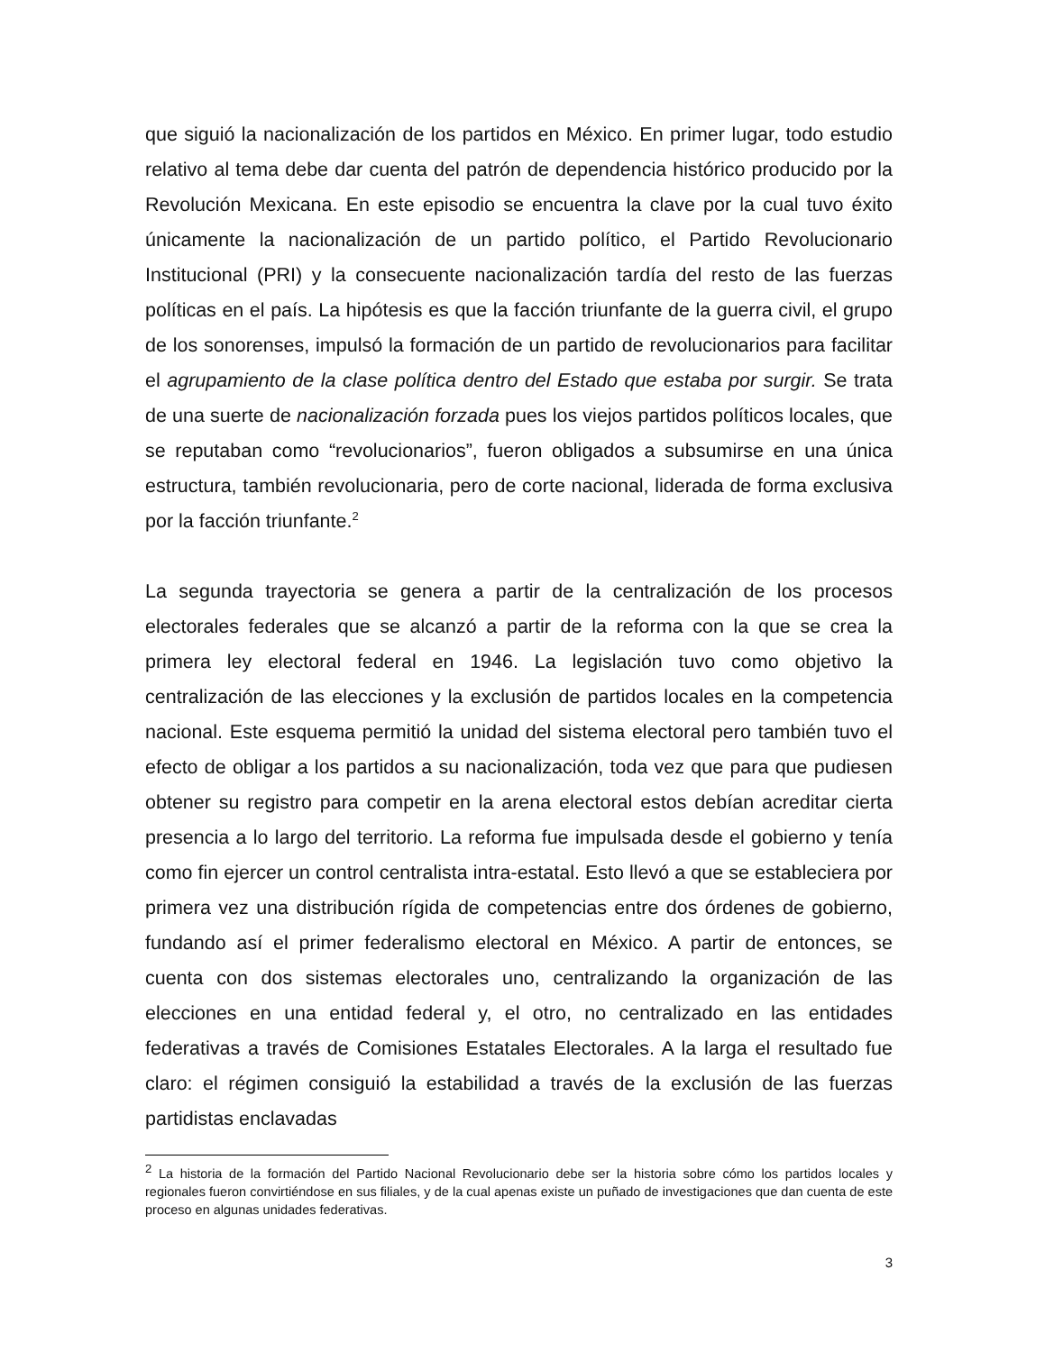que siguió la nacionalización de los partidos en México. En primer lugar, todo estudio relativo al tema debe dar cuenta del patrón de dependencia histórico producido por la Revolución Mexicana. En este episodio se encuentra la clave por la cual tuvo éxito únicamente la nacionalización de un partido político, el Partido Revolucionario Institucional (PRI) y la consecuente nacionalización tardía del resto de las fuerzas políticas en el país. La hipótesis es que la facción triunfante de la guerra civil, el grupo de los sonorenses, impulsó la formación de un partido de revolucionarios para facilitar el agrupamiento de la clase política dentro del Estado que estaba por surgir. Se trata de una suerte de nacionalización forzada pues los viejos partidos políticos locales, que se reputaban como “revolucionarios”, fueron obligados a subsumirse en una única estructura, también revolucionaria, pero de corte nacional, liderada de forma exclusiva por la facción triunfante.<sup>2</sup>
La segunda trayectoria se genera a partir de la centralización de los procesos electorales federales que se alcanzó a partir de la reforma con la que se crea la primera ley electoral federal en 1946. La legislación tuvo como objetivo la centralización de las elecciones y la exclusión de partidos locales en la competencia nacional. Este esquema permitió la unidad del sistema electoral pero también tuvo el efecto de obligar a los partidos a su nacionalización, toda vez que para que pudiesen obtener su registro para competir en la arena electoral estos debían acreditar cierta presencia a lo largo del territorio. La reforma fue impulsada desde el gobierno y tenía como fin ejercer un control centralista intra-estatal. Esto llevó a que se estableciera por primera vez una distribución rígida de competencias entre dos órdenes de gobierno, fundando así el primer federalismo electoral en México. A partir de entonces, se cuenta con dos sistemas electorales uno, centralizando la organización de las elecciones en una entidad federal y, el otro, no centralizado en las entidades federativas a través de Comisiones Estatales Electorales. A la larga el resultado fue claro: el régimen consiguió la estabilidad a través de la exclusión de las fuerzas partidistas enclavadas
<sup>2</sup> La historia de la formación del Partido Nacional Revolucionario debe ser la historia sobre cómo los partidos locales y regionales fueron convirtiéndose en sus filiales, y de la cual apenas existe un puñado de investigaciones que dan cuenta de este proceso en algunas unidades federativas.
3